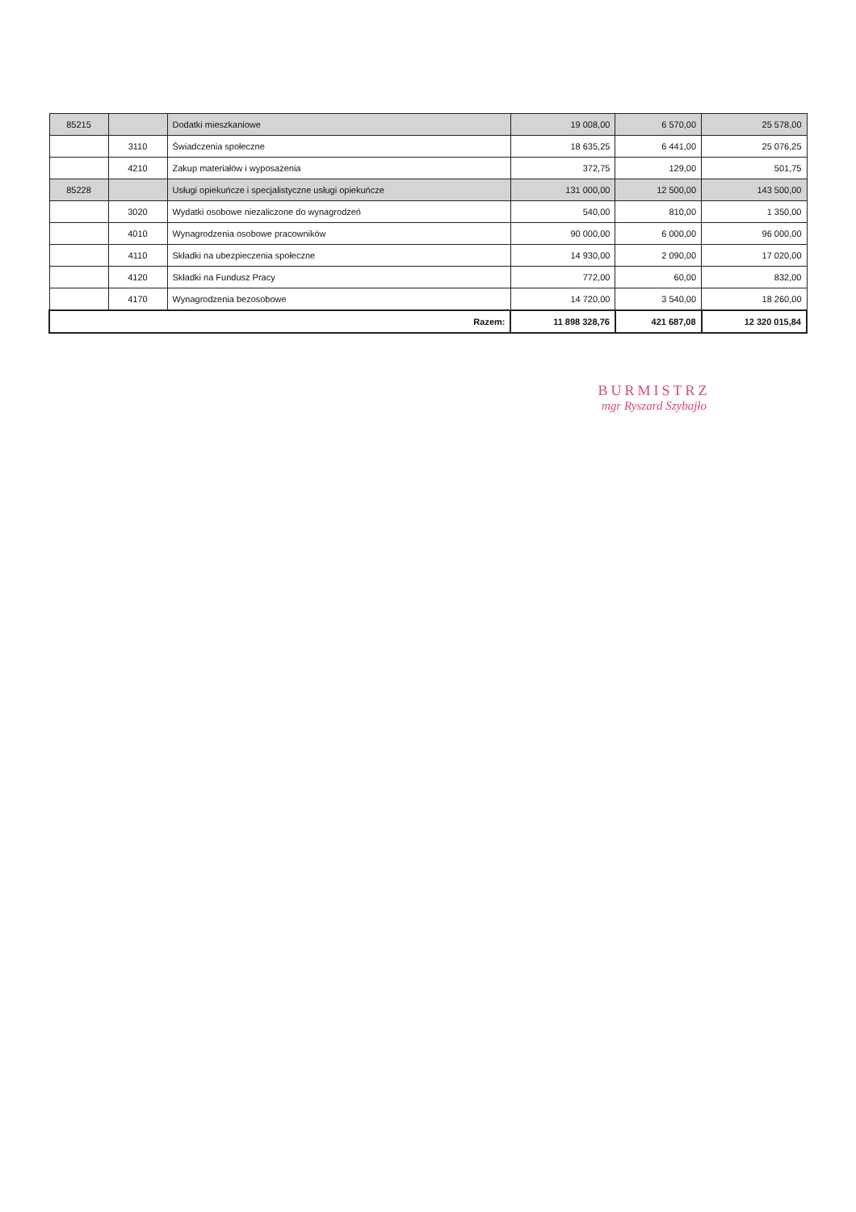| 85215 | | Dodatki mieszkaniowe | 19 008,00 | 6 570,00 | 25 578,00 |
| | 3110 | Świadczenia społeczne | 18 635,25 | 6 441,00 | 25 076,25 |
| | 4210 | Zakup materiałów i wyposażenia | 372,75 | 129,00 | 501,75 |
| 85228 | | Usługi opiekuńcze i specjalistyczne usługi opiekuńcze | 131 000,00 | 12 500,00 | 143 500,00 |
| | 3020 | Wydatki osobowe niezaliczone do wynagrodzeń | 540,00 | 810,00 | 1 350,00 |
| | 4010 | Wynagrodzenia osobowe pracowników | 90 000,00 | 6 000,00 | 96 000,00 |
| | 4110 | Składki na ubezpieczenia społeczne | 14 930,00 | 2 090,00 | 17 020,00 |
| | 4120 | Składki na Fundusz Pracy | 772,00 | 60,00 | 832,00 |
| | 4170 | Wynagrodzenia bezosobowe | 14 720,00 | 3 540,00 | 18 260,00 |
| Razem: | | | 11 898 328,76 | 421 687,08 | 12 320 015,84 |
BURMISTRZ
mgr Ryszard Szybajło